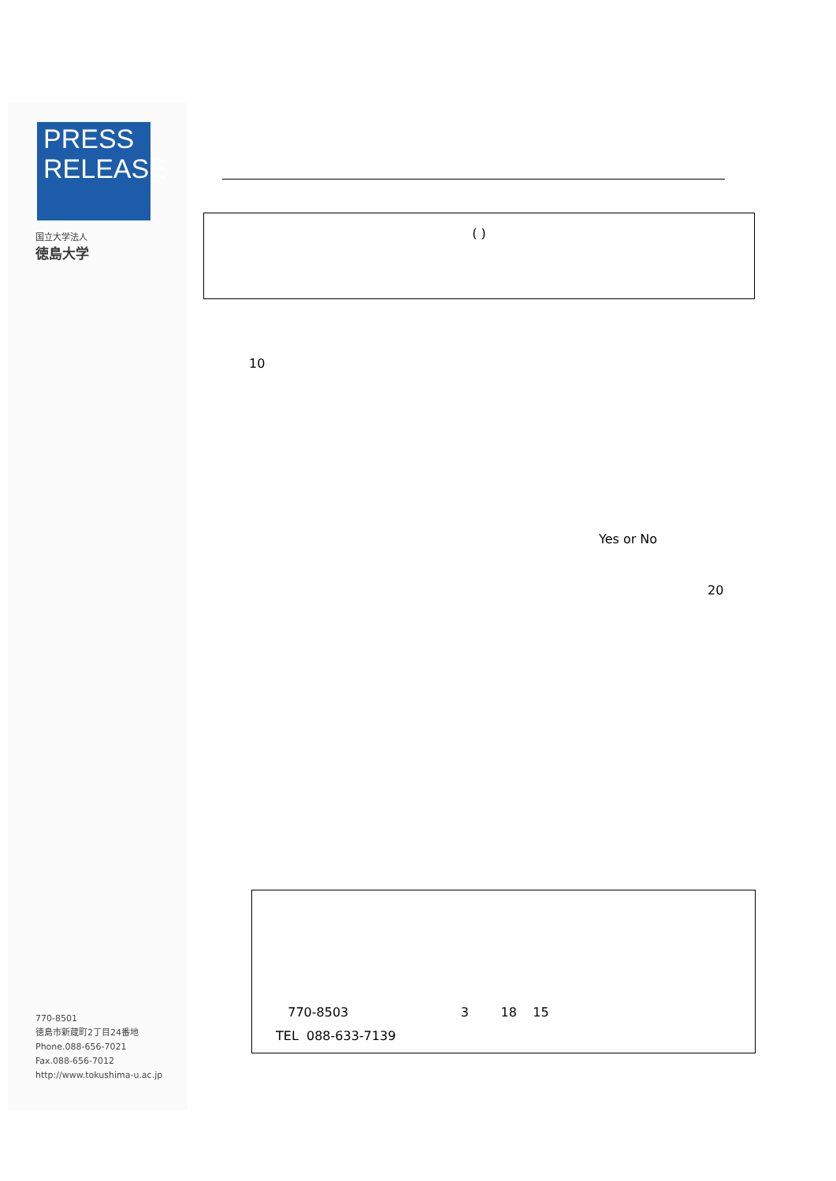PRESS
RELEASE
国立大学法人
徳島大学
( )
10
Yes or No
20
770-8503 3 18 15
TEL 088-633-7139
770-8501
徳島市新蔵町2丁目24番地
Phone.088-656-7021
Fax.088-656-7012
http://www.tokushima-u.ac.jp